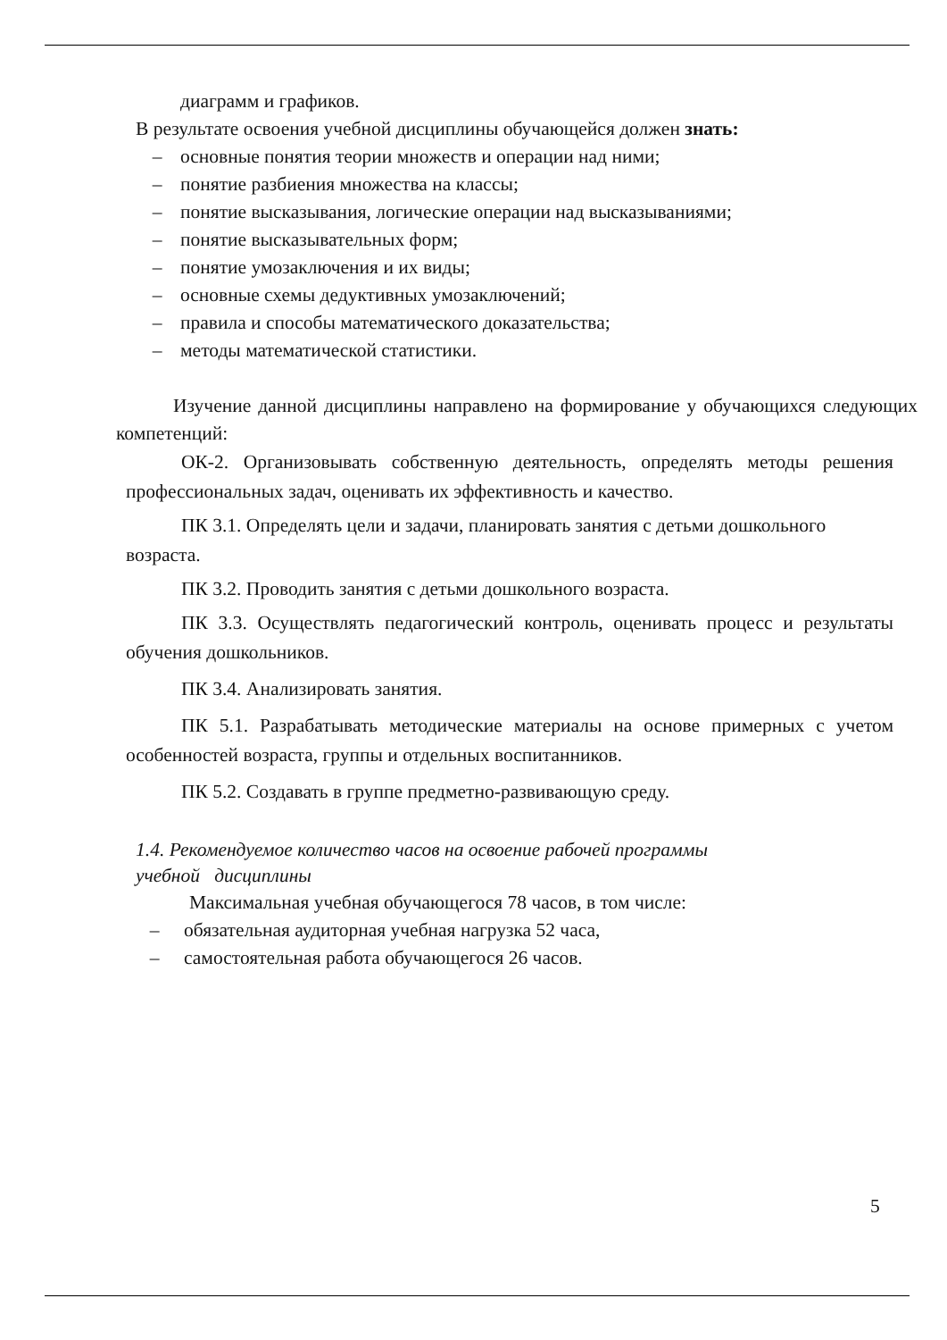диаграмм и графиков.
В результате освоения учебной дисциплины обучающейся должен знать:
– основные понятия теории множеств и операции над ними;
– понятие разбиения множества на классы;
– понятие высказывания, логические операции над высказываниями;
– понятие высказывательных форм;
– понятие умозаключения и их виды;
– основные схемы дедуктивных умозаключений;
– правила и способы математического доказательства;
– методы математической статистики.
Изучение данной дисциплины направлено на формирование у обучающихся следующих компетенций:
ОК-2. Организовывать собственную деятельность, определять методы решения профессиональных задач, оценивать их эффективность и качество.
ПК 3.1. Определять цели и задачи, планировать занятия с детьми дошкольного возраста.
ПК 3.2. Проводить занятия с детьми дошкольного возраста.
ПК 3.3. Осуществлять педагогический контроль, оценивать процесс и результаты обучения дошкольников.
ПК 3.4. Анализировать занятия.
ПК 5.1. Разрабатывать методические материалы на основе примерных с учетом особенностей возраста, группы и отдельных воспитанников.
ПК 5.2. Создавать в группе предметно-развивающую среду.
1.4. Рекомендуемое количество часов на освоение рабочей программы
учебной дисциплины
Максимальная учебная обучающегося 78 часов, в том числе:
– обязательная аудиторная учебная нагрузка 52 часа,
– самостоятельная работа обучающегося 26 часов.
5